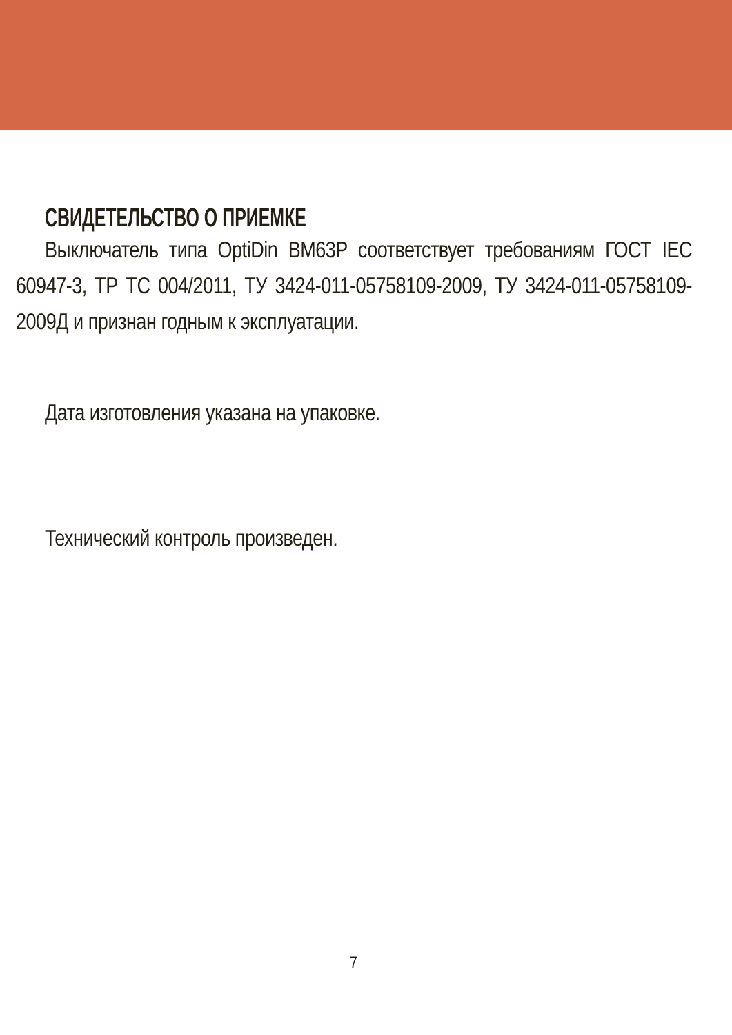СВИДЕТЕЛЬСТВО О ПРИЕМКЕ
Выключатель типа OptiDin BM63P соответствует требованиям ГОСТ IEC 60947-3, ТР ТС 004/2011, ТУ 3424-011-05758109-2009, ТУ 3424-011-05758109-2009Д и признан годным к эксплуатации.
Дата изготовления указана на упаковке.
Технический контроль произведен.
7